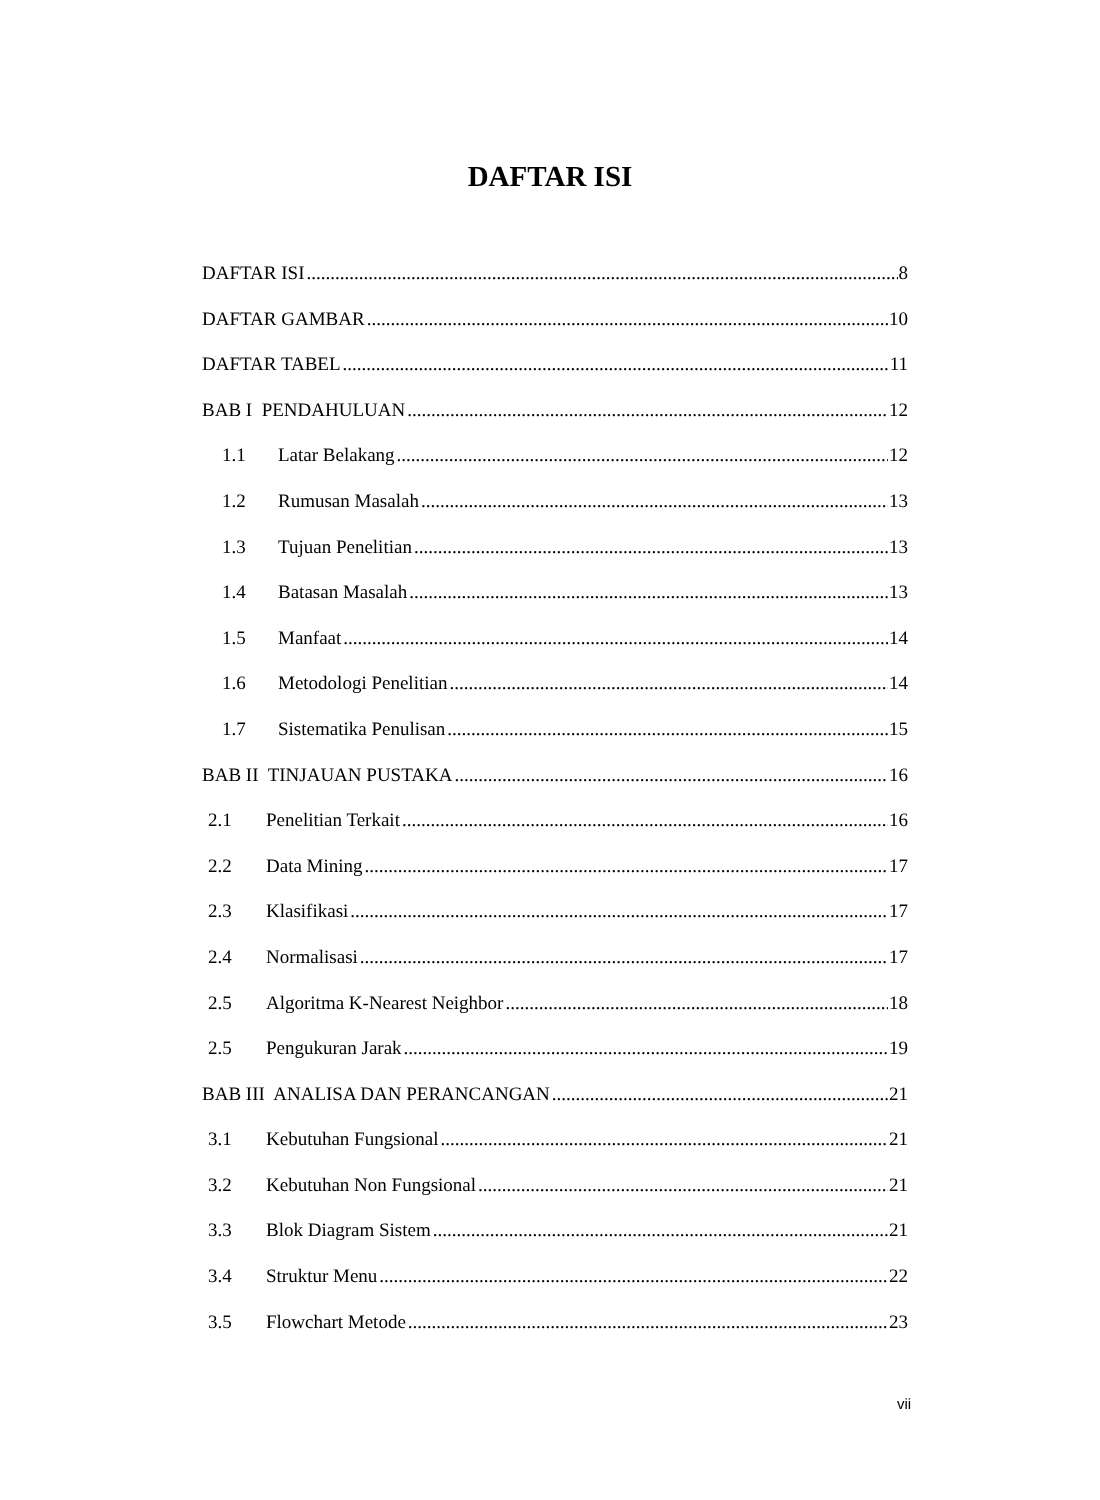DAFTAR ISI
DAFTAR ISI 8
DAFTAR GAMBAR 10
DAFTAR TABEL 11
BAB I PENDAHULUAN 12
1.1 Latar Belakang 12
1.2 Rumusan Masalah 13
1.3 Tujuan Penelitian 13
1.4 Batasan Masalah 13
1.5 Manfaat 14
1.6 Metodologi Penelitian 14
1.7 Sistematika Penulisan 15
BAB II TINJAUAN PUSTAKA 16
2.1 Penelitian Terkait 16
2.2 Data Mining 17
2.3 Klasifikasi 17
2.4 Normalisasi 17
2.5 Algoritma K-Nearest Neighbor 18
2.5 Pengukuran Jarak 19
BAB III ANALISA DAN PERANCANGAN 21
3.1 Kebutuhan Fungsional 21
3.2 Kebutuhan Non Fungsional 21
3.3 Blok Diagram Sistem 21
3.4 Struktur Menu 22
3.5 Flowchart Metode 23
vii